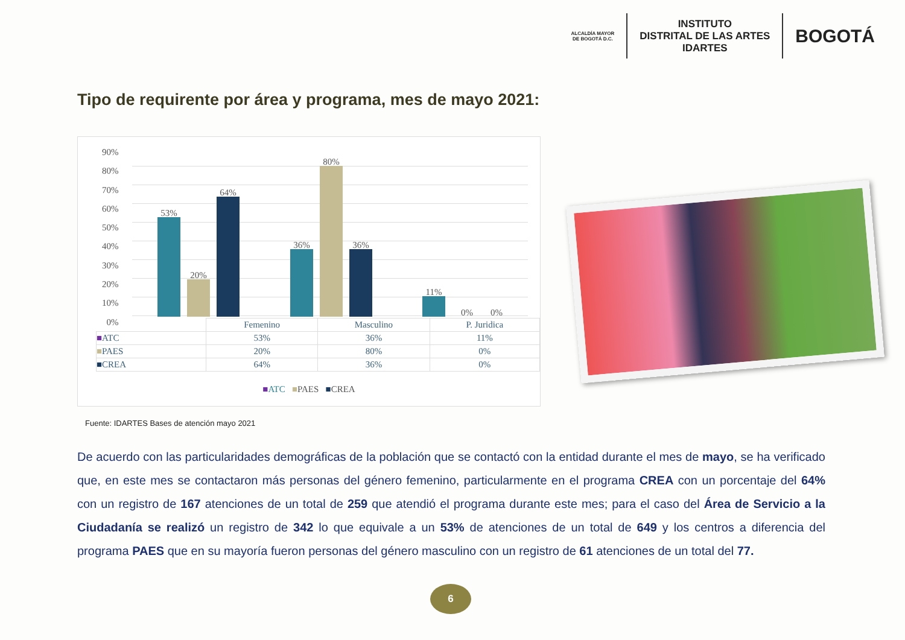ALCALDÍA MAYOR
DE BOGOTÁ D.C.
INSTITUTO
DISTRITAL DE LAS ARTES
IDARTES
BOGOTÁ
Tipo de requirente por área y programa, mes de mayo 2021:
90%
80%
70%
60%
50%
40%
30%
20%
10%
0%
53%
20%
64%
36%
80%
36%
11%
0% 0%
| | Femenino | Masculino | P. Juridica |
| --- | --- | --- | --- |
| ■ ATC | 53% | 36% | 11% |
| ■ PAES | 20% | 80% | 0% |
| ■ CREA | 64% | 36% | 0% |
■ATC ■PAES ■CREA
Fuente: IDARTES Bases de atención mayo 2021
De acuerdo con las particularidades demográficas de la población que se contactó con la entidad durante el mes de mayo, se ha verificado que, en este mes se contactaron más personas del género femenino, particularmente en el programa CREA con un porcentaje del 64% con un registro de 167 atenciones de un total de 259 que atendió el programa durante este mes; para el caso del Área de Servicio a la Ciudadanía se realizó un registro de 342 lo que equivale a un 53% de atenciones de un total de 649 y los centros a diferencia del programa PAES que en su mayoría fueron personas del género masculino con un registro de 61 atenciones de un total del 77.
6